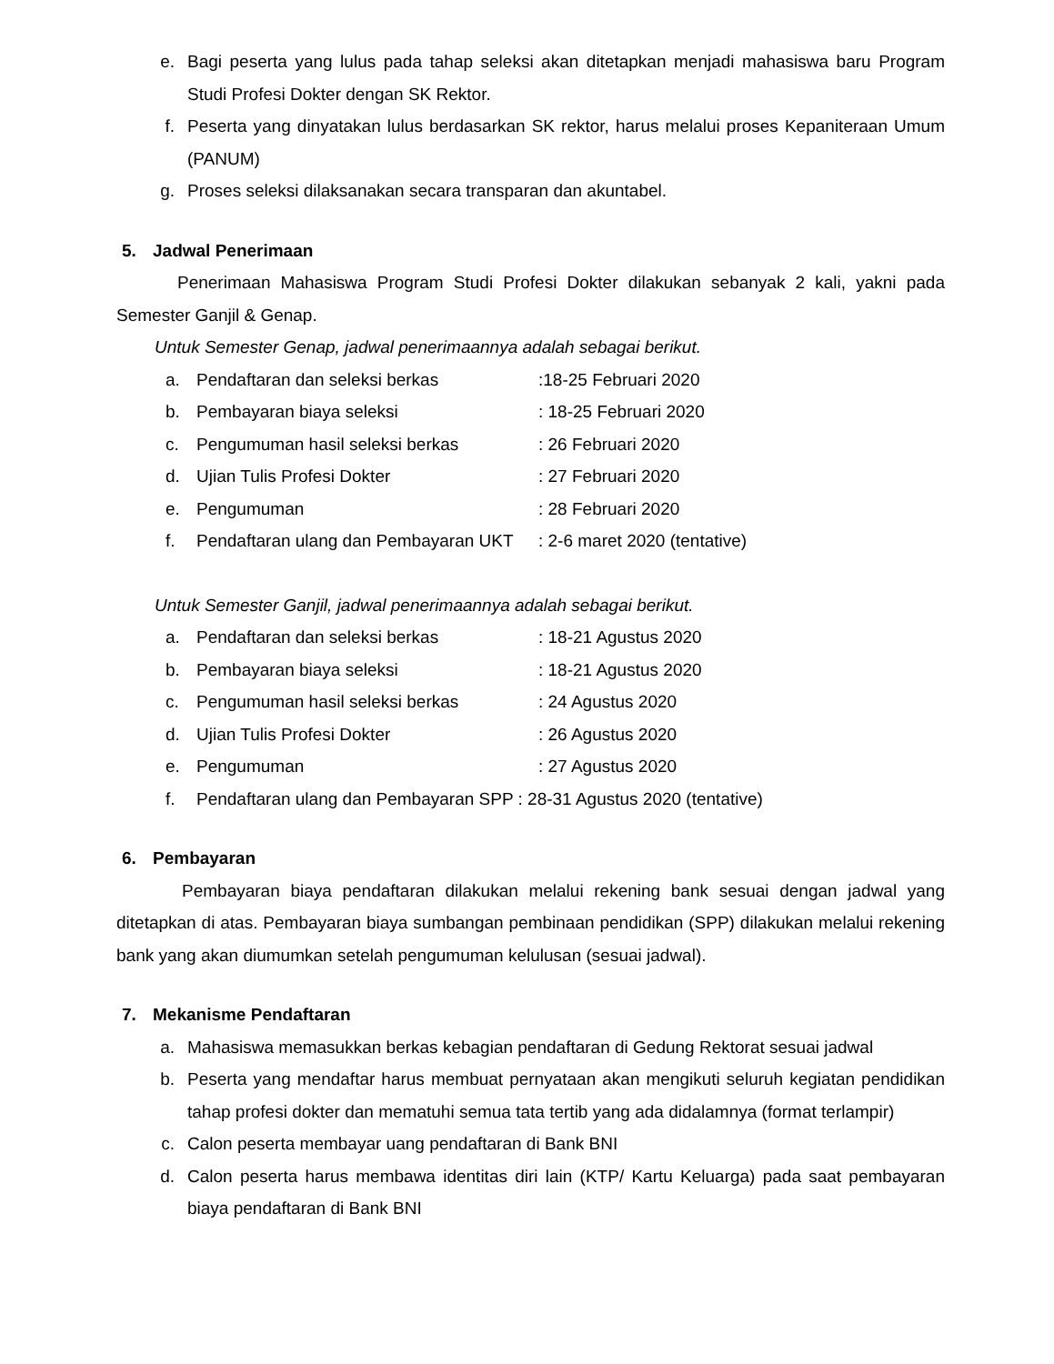e. Bagi peserta yang lulus pada tahap seleksi akan ditetapkan menjadi mahasiswa baru Program Studi Profesi Dokter dengan SK Rektor.
f. Peserta yang dinyatakan lulus berdasarkan SK rektor, harus melalui proses Kepaniteraan Umum (PANUM)
g. Proses seleksi dilaksanakan secara transparan dan akuntabel.
5. Jadwal Penerimaan
Penerimaan Mahasiswa Program Studi Profesi Dokter dilakukan sebanyak 2 kali, yakni pada Semester Ganjil & Genap.
Untuk Semester Genap, jadwal penerimaannya adalah sebagai berikut.
a. Pendaftaran dan seleksi berkas:18-25 Februari 2020
b. Pembayaran biaya seleksi: 18-25 Februari 2020
c. Pengumuman hasil seleksi berkas: 26 Februari 2020
d. Ujian Tulis Profesi Dokter: 27 Februari 2020
e. Pengumuman: 28 Februari 2020
f. Pendaftaran ulang dan Pembayaran UKT: 2-6 maret 2020 (tentative)
Untuk Semester Ganjil, jadwal penerimaannya adalah sebagai berikut.
a. Pendaftaran dan seleksi berkas: 18-21 Agustus 2020
b. Pembayaran biaya seleksi: 18-21 Agustus 2020
c. Pengumuman hasil seleksi berkas: 24 Agustus 2020
d. Ujian Tulis Profesi Dokter: 26 Agustus 2020
e. Pengumuman: 27 Agustus 2020
f. Pendaftaran ulang dan Pembayaran SPP : 28-31 Agustus 2020 (tentative)
6. Pembayaran
Pembayaran biaya pendaftaran dilakukan melalui rekening bank sesuai dengan jadwal yang ditetapkan di atas. Pembayaran biaya sumbangan pembinaan pendidikan (SPP) dilakukan melalui rekening bank yang akan diumumkan setelah pengumuman kelulusan (sesuai jadwal).
7. Mekanisme Pendaftaran
a. Mahasiswa memasukkan berkas kebagian pendaftaran di Gedung Rektorat sesuai jadwal
b. Peserta yang mendaftar harus membuat pernyataan akan mengikuti seluruh kegiatan pendidikan tahap profesi dokter dan mematuhi semua tata tertib yang ada didalamnya (format terlampir)
c. Calon peserta membayar uang pendaftaran di Bank BNI
d. Calon peserta harus membawa identitas diri lain (KTP/ Kartu Keluarga) pada saat pembayaran biaya pendaftaran di Bank BNI